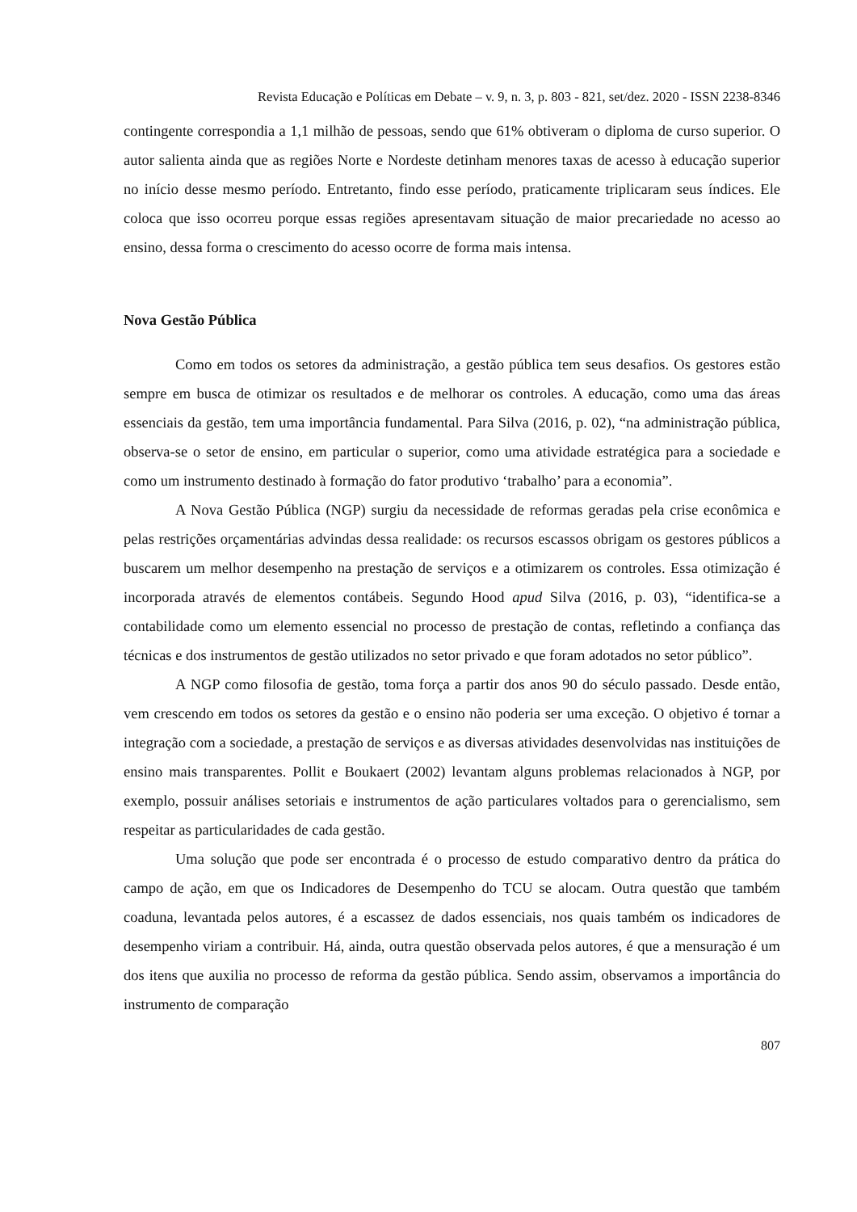Revista Educação e Políticas em Debate – v. 9, n. 3, p. 803 - 821, set/dez. 2020 - ISSN 2238-8346
contingente correspondia a 1,1 milhão de pessoas, sendo que 61% obtiveram o diploma de curso superior. O autor salienta ainda que as regiões Norte e Nordeste detinham menores taxas de acesso à educação superior no início desse mesmo período. Entretanto, findo esse período, praticamente triplicaram seus índices. Ele coloca que isso ocorreu porque essas regiões apresentavam situação de maior precariedade no acesso ao ensino, dessa forma o crescimento do acesso ocorre de forma mais intensa.
Nova Gestão Pública
Como em todos os setores da administração, a gestão pública tem seus desafios. Os gestores estão sempre em busca de otimizar os resultados e de melhorar os controles. A educação, como uma das áreas essenciais da gestão, tem uma importância fundamental. Para Silva (2016, p. 02), “na administração pública, observa-se o setor de ensino, em particular o superior, como uma atividade estratégica para a sociedade e como um instrumento destinado à formação do fator produtivo ‘trabalho’ para a economia”.
A Nova Gestão Pública (NGP) surgiu da necessidade de reformas geradas pela crise econômica e pelas restrições orçamentárias advindas dessa realidade: os recursos escassos obrigam os gestores públicos a buscarem um melhor desempenho na prestação de serviços e a otimizarem os controles. Essa otimização é incorporada através de elementos contábeis. Segundo Hood apud Silva (2016, p. 03), “identifica-se a contabilidade como um elemento essencial no processo de prestação de contas, refletindo a confiança das técnicas e dos instrumentos de gestão utilizados no setor privado e que foram adotados no setor público”.
A NGP como filosofia de gestão, toma força a partir dos anos 90 do século passado. Desde então, vem crescendo em todos os setores da gestão e o ensino não poderia ser uma exceção. O objetivo é tornar a integração com a sociedade, a prestação de serviços e as diversas atividades desenvolvidas nas instituições de ensino mais transparentes. Pollit e Boukaert (2002) levantam alguns problemas relacionados à NGP, por exemplo, possuir análises setoriais e instrumentos de ação particulares voltados para o gerencialismo, sem respeitar as particularidades de cada gestão.
Uma solução que pode ser encontrada é o processo de estudo comparativo dentro da prática do campo de ação, em que os Indicadores de Desempenho do TCU se alocam. Outra questão que também coaduna, levantada pelos autores, é a escassez de dados essenciais, nos quais também os indicadores de desempenho viriam a contribuir. Há, ainda, outra questão observada pelos autores, é que a mensuração é um dos itens que auxilia no processo de reforma da gestão pública. Sendo assim, observamos a importância do instrumento de comparação
807